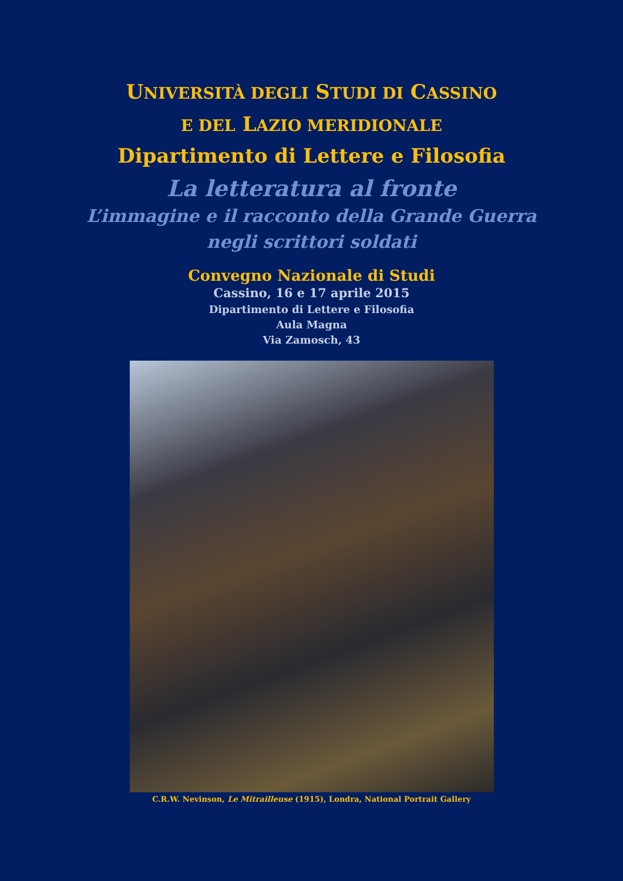UNIVERSITÀ DEGLI STUDI DI CASSINO
E DEL LAZIO MERIDIONALE
Dipartimento di Lettere e Filosofia
La letteratura al fronte
L’immagine e il racconto della Grande Guerra
negli scrittori soldati
Convegno Nazionale di Studi
Cassino, 16 e 17 aprile 2015
Dipartimento di Lettere e Filosofia
Aula Magna
Via Zamosch, 43
C.R.W. Nevinson, Le Mitrailleuse (1915), Londra, National Portrait Gallery